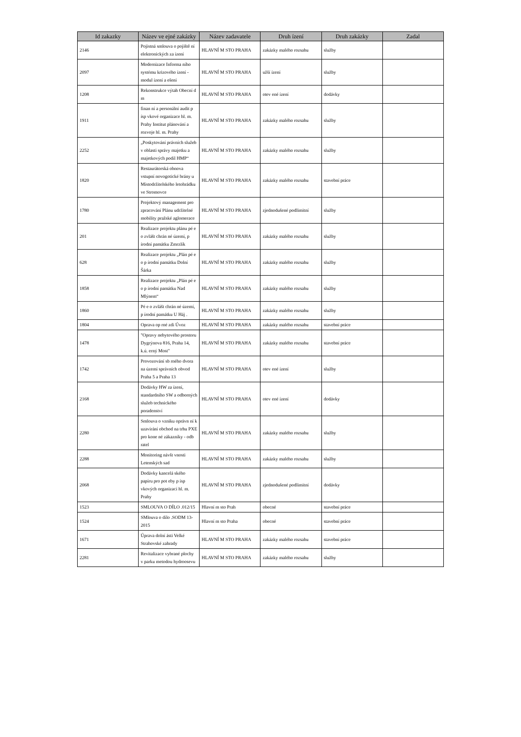| Id zakazky | Název ve ejné zakázky | Název zadavatele | Druh ízení | Druh zakázky | Zadal |
| --- | --- | --- | --- | --- | --- |
| 2146 | Pojistná smlouva o pojiště ní elektronických za ízení | HLAVNÍ M STO PRAHA | zakázky malého rozsahu | služby | |
| 2097 | Modernizace Informa ního systému krizového ízení - modul ízení a ešení | HLAVNÍ M STO PRAHA | užší ízení | služby | |
| 1208 | Rekonstrukce výtah Obecní d m | HLAVNÍ M STO PRAHA | otev ené ízení | dodávky | |
| 1911 | finan ní a personální audit p ísp vkové organizace hl. m. Prahy Institut plánování a rozvoje hl. m. Prahy | HLAVNÍ M STO PRAHA | zakázky malého rozsahu | služby | |
| 2252 | „Poskytování právních služeb v oblasti správy majetku a majetkových podíl HMP“ | HLAVNÍ M STO PRAHA | zakázky malého rozsahu | služby | |
| 1820 | Restaurátorská obnova vstupní novogotické brány u Místodržitelského letohrádku ve Stromovce | HLAVNÍ M STO PRAHA | zakázky malého rozsahu | stavební práce | |
| 1780 | Projektový management pro zpracování Plánu udržitelné mobility pražské aglomerace | HLAVNÍ M STO PRAHA | zjednodušené podlimitní | služby | |
| 201 | Realizace projektu plánu pé e o zvlášt chrán né území, p írodní památku Zmrzlík | HLAVNÍ M STO PRAHA | zakázky malého rozsahu | služby | |
| 628 | Realizace projektu „Plán pé e o p írodní památku Dolní Šárka | HLAVNÍ M STO PRAHA | zakázky malého rozsahu | služby | |
| 1858 | Realizace projektu „Plán pé e o p írodní památku Nad Mlýnem“ | HLAVNÍ M STO PRAHA | zakázky malého rozsahu | služby | |
| 1860 | Pé e o zvlášt chrán né území, p írodní památku U Háj . | HLAVNÍ M STO PRAHA | zakázky malého rozsahu | služby | |
| 1804 | Oprava op rné zdi Úvoz | HLAVNÍ M STO PRAHA | zakázky malého rozsahu | stavební práce | |
| 1478 | "Opravy nebytového prostoru Dygrýnova 816, Praha 14, k.ú. erný Most" | HLAVNÍ M STO PRAHA | zakázky malého rozsahu | stavební práce | |
| 1742 | Provozování sb rného dvora na území správních obvod Praha 5 a Praha 13 | HLAVNÍ M STO PRAHA | otev ené ízení | služby | |
| 2168 | Dodávky HW za ízení, standardního SW a odborných služeb technického poradenství | HLAVNÍ M STO PRAHA | otev ené ízení | dodávky | |
| 2280 | Smlouva o vzniku oprávn ní k uzavírání obchod na trhu PXE pro kone né zákazníky - odb ratel | HLAVNÍ M STO PRAHA | zakázky malého rozsahu | služby | |
| 2288 | Monitoring návšt vnosti Letenských sad | HLAVNÍ M STO PRAHA | zakázky malého rozsahu | služby | |
| 2068 | Dodávky kancelá ského papíru pro pot eby p ísp vkových organizací hl. m. Prahy | HLAVNÍ M STO PRAHA | zjednodušené podlimitní | dodávky | |
| 1523 | SMLOUVA O DÍLO .012/15 | Hlavní m sto Prah | obecné | stavební práce | |
| 1524 | SMlouva o dílo .SODM 13-2015 | Hlavní m sto Praha | obecné | stavební práce | |
| 1671 | Úprava dolní ásti Velké Strahovské zahrady | HLAVNÍ M STO PRAHA | zakázky malého rozsahu | stavební práce | |
| 2281 | Revitalizace vybrané plochy v parku metodou hydroosevu | HLAVNÍ M STO PRAHA | zakázky malého rozsahu | služby | |